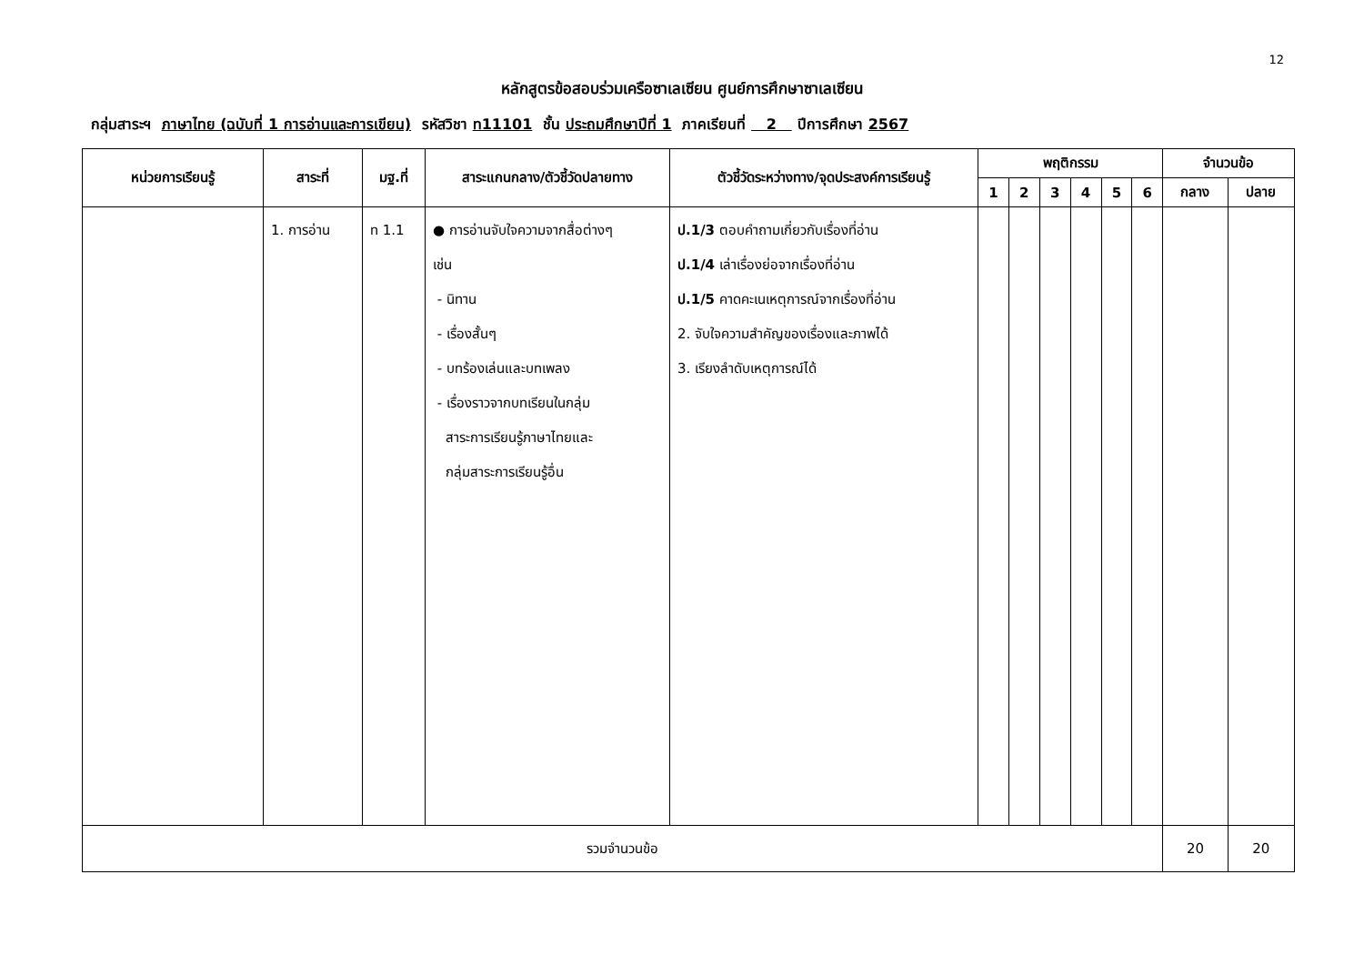12
หลักสูตรข้อสอบร่วมเครือซาเลเซียน ศูนย์การศึกษาซาเลเซียน
กลุ่มสาระฯ ภาษาไทย (ฉบับที่ 1 การอ่านและการเขียน) รหัสวิชา ท11101 ชั้น ประถมศึกษาปีที่ 1 ภาคเรียนที่ 2 ปีการศึกษา 2567
| หน่วยการเรียนรู้ | สาระที่ | มฐ.ที่ | สาระแกนกลาง/ตัวชี้วัดปลายทาง | ตัวชี้วัดระหว่างทาง/จุดประสงค์การเรียนรู้ | พฤติกรรม | | | | | | จำนวนข้อ | |
| --- | --- | --- | --- | --- | --- | --- | --- | --- | --- | --- | --- | --- |
| | | | | | 1 | 2 | 3 | 4 | 5 | 6 | กลาง | ปลาย |
| | 1. การอ่าน | ท 1.1 | ● การอ่านจับใจความจากสื่อต่างๆ เช่น - นิทาน - เรื่องสั้นๆ - บทร้องเล่นและบทเพลง - เรื่องราวจากบทเรียนในกลุ่ม สาระการเรียนรู้ภาษาไทยและ กลุ่มสาระการเรียนรู้อื่น | ป.1/3 ตอบคำถามเกี่ยวกับเรื่องที่อ่าน ป.1/4 เล่าเรื่องย่อจากเรื่องที่อ่าน ป.1/5 คาดคะเนเหตุการณ์จากเรื่องที่อ่าน 2. จับใจความสำคัญของเรื่องและภาพได้ 3. เรียงลำดับเหตุการณ์ได้ | | | | | | | | |
| รวมจำนวนข้อ | | | | | | | | | | | 20 | 20 |